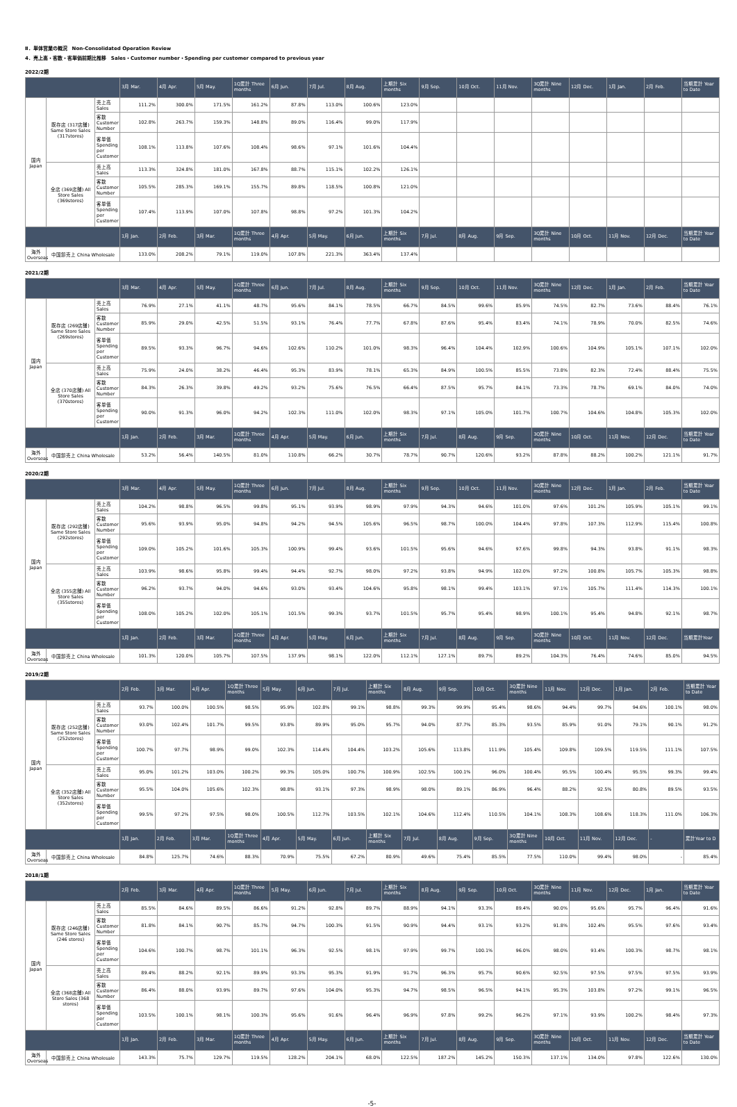Ⅱ．単体営業の概況　Non-Consolidated Operation Review
4．売上高・客数・客単価前期比推移　Sales・Customer number・Spending per customer compared to previous year
2022/2期
| | | | 3月 Mar. | 4月 Apr. | 5月 May. | 1Q累計 Three months | 6月 Jun. | 7月 Jul. | 8月 Aug. | 上期計 Six months | 9月 Sep. | 10月 Oct. | 11月 Nov. | 3Q累計 Nine months | 12月 Dec. | 1月 Jan. | 2月 Feb. | 当期累計 Year to Date |
| --- | --- | --- | --- | --- | --- | --- | --- | --- | --- | --- | --- | --- | --- | --- | --- | --- | --- | --- |
| 国内 Japan | 既存店 (317店舗) Same Store Sales (317stores) | 売上高 Sales | 111.2% | 300.0% | 171.5% | 161.2% | 87.8% | 113.0% | 100.6% | 123.0% | | | | | | | | |
| | | 客数 Customer Number | 102.8% | 263.7% | 159.3% | 148.8% | 89.0% | 116.4% | 99.0% | 117.9% | | | | | | | | |
| | | 客単価 Spending per Customer | 108.1% | 113.8% | 107.6% | 108.4% | 98.6% | 97.1% | 101.6% | 104.4% | | | | | | | | |
| | 全店 (369店舗) All Store Sales (369stores) | 売上高 Sales | 113.3% | 324.8% | 181.0% | 167.8% | 88.7% | 115.1% | 102.2% | 126.1% | | | | | | | | |
| | | 客数 Customer Number | 105.5% | 285.3% | 169.1% | 155.7% | 89.8% | 118.5% | 100.8% | 121.0% | | | | | | | | |
| | | 客単価 Spending per Customer | 107.4% | 113.9% | 107.0% | 107.8% | 98.8% | 97.2% | 101.3% | 104.2% | | | | | | | | |
| | | | 1月 Jan. | 2月 Feb. | 3月 Mar. | 1Q累計 Three months | 4月 Apr. | 5月 May. | 6月 Jun. | 上期計 Six months | 7月 Jul. | 8月 Aug. | 9月 Sep. | 3Q累計 Nine months | 10月 Oct. | 11月 Nov. | 12月 Dec. | 当期累計 Year to Date |
| 海外 Overseas | 中国卸売上 China Wholesale | | 133.0% | 208.2% | 79.1% | 119.0% | 107.8% | 221.3% | 363.4% | 137.4% | | | | | | | | |
2021/2期
| | | | 3月 Mar. | 4月 Apr. | 5月 May. | 1Q累計 Three months | 6月 Jun. | 7月 Jul. | 8月 Aug. | 上期計 Six months | 9月 Sep. | 10月 Oct. | 11月 Nov. | 3Q累計 Nine months | 12月 Dec. | 1月 Jan. | 2月 Feb. | 当期累計 Year to Date |
| --- | --- | --- | --- | --- | --- | --- | --- | --- | --- | --- | --- | --- | --- | --- | --- | --- | --- | --- |
| 国内 Japan | 既存店 (269店舗) Same Store Sales (269stores) | 売上高 Sales | 76.9% | 27.1% | 41.1% | 48.7% | 95.6% | 84.1% | 78.5% | 66.7% | 84.5% | 99.6% | 85.9% | 74.5% | 82.7% | 73.6% | 88.4% | 76.1% |
| | | 客数 Customer Number | 85.9% | 29.0% | 42.5% | 51.5% | 93.1% | 76.4% | 77.7% | 67.8% | 87.6% | 95.4% | 83.4% | 74.1% | 78.9% | 70.0% | 82.5% | 74.6% |
| | | 客単価 Spending per Customer | 89.5% | 93.3% | 96.7% | 94.6% | 102.6% | 110.2% | 101.0% | 98.3% | 96.4% | 104.4% | 102.9% | 100.6% | 104.9% | 105.1% | 107.1% | 102.0% |
| | 全店 (370店舗) All Store Sales (370stores) | 売上高 Sales | 75.9% | 24.0% | 38.2% | 46.4% | 95.3% | 83.9% | 78.1% | 65.3% | 84.9% | 100.5% | 85.5% | 73.8% | 82.3% | 72.4% | 88.4% | 75.5% |
| | | 客数 Customer Number | 84.3% | 26.3% | 39.8% | 49.2% | 93.2% | 75.6% | 76.5% | 66.4% | 87.5% | 95.7% | 84.1% | 73.3% | 78.7% | 69.1% | 84.0% | 74.0% |
| | | 客単価 Spending per Customer | 90.0% | 91.3% | 96.0% | 94.2% | 102.3% | 111.0% | 102.0% | 98.3% | 97.1% | 105.0% | 101.7% | 100.7% | 104.6% | 104.8% | 105.3% | 102.0% |
| | | | 1月 Jan. | 2月 Feb. | 3月 Mar. | 1Q累計 Three months | 4月 Apr. | 5月 May. | 6月 Jun. | 上期計 Six months | 7月 Jul. | 8月 Aug. | 9月 Sep. | 3Q累計 Nine months | 10月 Oct. | 11月 Nov. | 12月 Dec. | 当期累計 Year to Date |
| 海外 Overseas | 中国卸売上 China Wholesale | | 53.2% | 56.4% | 140.5% | 81.0% | 110.8% | 66.2% | 30.7% | 78.7% | 90.7% | 120.6% | 93.2% | 87.8% | 88.2% | 100.2% | 121.1% | 91.7% |
2020/2期
| | | | 3月 Mar. | 4月 Apr. | 5月 May. | 1Q累計 Three months | 6月 Jun. | 7月 Jul. | 8月 Aug. | 上期計 Six months | 9月 Sep. | 10月 Oct. | 11月 Nov. | 3Q累計 Nine months | 12月 Dec. | 1月 Jan. | 2月 Feb. | 当期累計 Year to Date |
| --- | --- | --- | --- | --- | --- | --- | --- | --- | --- | --- | --- | --- | --- | --- | --- | --- | --- | --- |
| 国内 Japan | 既存店 (292店舗) Same Store Sales (292stores) | 売上高 Sales | 104.2% | 98.8% | 96.5% | 99.8% | 95.1% | 93.9% | 98.9% | 97.9% | 94.3% | 94.6% | 101.0% | 97.6% | 101.2% | 105.9% | 105.1% | 99.1% |
| | | 客数 Customer Number | 95.6% | 93.9% | 95.0% | 94.8% | 94.2% | 94.5% | 105.6% | 96.5% | 98.7% | 100.0% | 104.4% | 97.8% | 107.3% | 112.9% | 115.4% | 100.8% |
| | | 客単価 Spending per Customer | 109.0% | 105.2% | 101.6% | 105.3% | 100.9% | 99.4% | 93.6% | 101.5% | 95.6% | 94.6% | 97.6% | 99.8% | 94.3% | 93.8% | 91.1% | 98.3% |
| | 全店 (355店舗) All Store Sales (355stores) | 売上高 Sales | 103.9% | 98.6% | 95.8% | 99.4% | 94.4% | 92.7% | 98.0% | 97.2% | 93.8% | 94.9% | 102.0% | 97.2% | 100.8% | 105.7% | 105.3% | 98.8% |
| | | 客数 Customer Number | 96.2% | 93.7% | 94.0% | 94.6% | 93.0% | 93.4% | 104.6% | 95.8% | 98.1% | 99.4% | 103.1% | 97.1% | 105.7% | 111.4% | 114.3% | 100.1% |
| | | 客単価 Spending per Customer | 108.0% | 105.2% | 102.0% | 105.1% | 101.5% | 99.3% | 93.7% | 101.5% | 95.7% | 95.4% | 98.9% | 100.1% | 95.4% | 94.8% | 92.1% | 98.7% |
| | | | 1月 Jan. | 2月 Feb. | 3月 Mar. | 1Q累計 Three months | 4月 Apr. | 5月 May. | 6月 Jun. | 上期計 Six months | 7月 Jul. | 8月 Aug. | 9月 Sep. | 3Q累計 Nine months | 10月 Oct. | 11月 Nov. | 12月 Dec. | 当期累計Year |
| 海外 Overseas | 中国卸売上 China Wholesale | | 101.3% | 120.0% | 105.7% | 107.5% | 137.9% | 98.1% | 122.0% | 112.1% | 127.1% | 89.7% | 89.2% | 104.3% | 76.4% | 74.6% | 85.0% | 94.5% |
2019/2期
| | | | 2月 Feb. | 3月 Mar. | 4月 Apr. | 1Q累計 Three months | 5月 May. | 6月 Jun. | 7月 Jul. | 上期計 Six months | 8月 Aug. | 9月 Sep. | 10月 Oct. | 3Q累計 Nine months | 11月 Nov. | 12月 Dec. | 1月 Jan. | 2月 Feb. | 当期累計 Year to Date |
| --- | --- | --- | --- | --- | --- | --- | --- | --- | --- | --- | --- | --- | --- | --- | --- | --- | --- | --- | --- |
| 国内 Japan | 既存店 (252店舗) Same Store Sales (252stores) | 売上高 Sales | 93.7% | 100.0% | 100.5% | 98.5% | 95.9% | 102.8% | 99.1% | 98.8% | 99.3% | 99.9% | 95.4% | 98.6% | 94.4% | 99.7% | 94.6% | 100.1% | 98.0% |
| | | 客数 Customer Number | 93.0% | 102.4% | 101.7% | 99.5% | 93.8% | 89.9% | 95.0% | 95.7% | 94.0% | 87.7% | 85.3% | 93.5% | 85.9% | 91.0% | 79.1% | 90.1% | 91.2% |
| | | 客単価 Spending per Customer | 100.7% | 97.7% | 98.9% | 99.0% | 102.3% | 114.4% | 104.4% | 103.2% | 105.6% | 113.8% | 111.9% | 105.4% | 109.8% | 109.5% | 119.5% | 111.1% | 107.5% |
| | 全店 (352店舗) All Store Sales (352stores) | 売上高 Sales | 95.0% | 101.2% | 103.0% | 100.2% | 99.3% | 105.0% | 100.7% | 100.9% | 102.5% | 100.1% | 96.0% | 100.4% | 95.5% | 100.4% | 95.5% | 99.3% | 99.4% |
| | | 客数 Customer Number | 95.5% | 104.0% | 105.6% | 102.3% | 98.8% | 93.1% | 97.3% | 98.9% | 98.0% | 89.1% | 86.9% | 96.4% | 88.2% | 92.5% | 80.8% | 89.5% | 93.5% |
| | | 客単価 Spending per Customer | 99.5% | 97.2% | 97.5% | 98.0% | 100.5% | 112.7% | 103.5% | 102.1% | 104.6% | 112.4% | 110.5% | 104.1% | 108.3% | 108.6% | 118.3% | 111.0% | 106.3% |
| | | | 1月 Jan. | 2月 Feb. | 3月 Mar. | 1Q累計 Three months | 4月 Apr. | 5月 May. | 6月 Jun. | 上期計 Six months | 7月 Jul. | 8月 Aug. | 9月 Sep. | 3Q累計 Nine months | 10月 Oct. | 11月 Nov. | 12月 Dec. | - | 累計Year to D |
| 海外 Overseas | 中国卸売上 China Wholesale | | 84.8% | 125.7% | 74.6% | 88.3% | 70.9% | 75.5% | 67.2% | 80.9% | 49.6% | 75.4% | 85.5% | 77.5% | 110.0% | 99.4% | 98.0% | - | 85.4% |
2018/1期
| | | | 2月 Feb. | 3月 Mar. | 4月 Apr. | 1Q累計 Three months | 5月 May. | 6月 Jun. | 7月 Jul. | 上期計 Six months | 8月 Aug. | 9月 Sep. | 10月 Oct. | 3Q累計 Nine months | 11月 Nov. | 12月 Dec. | 1月 Jan. | 当期累計 Year to Date |
| --- | --- | --- | --- | --- | --- | --- | --- | --- | --- | --- | --- | --- | --- | --- | --- | --- | --- | --- |
| 国内 Japan | 既存店 (246店舗) Same Store Sales (246 stores) | 売上高 Sales | 85.5% | 84.6% | 89.5% | 86.6% | 91.2% | 92.8% | 89.7% | 88.9% | 94.1% | 93.3% | 89.4% | 90.0% | 95.6% | 95.7% | 96.4% | 91.6% |
| | | 客数 Customer Number | 81.8% | 84.1% | 90.7% | 85.7% | 94.7% | 100.3% | 91.5% | 90.9% | 94.4% | 93.1% | 93.2% | 91.8% | 102.4% | 95.5% | 97.6% | 93.4% |
| | | 客単価 Spending per Customer | 104.6% | 100.7% | 98.7% | 101.1% | 96.3% | 92.5% | 98.1% | 97.9% | 99.7% | 100.1% | 96.0% | 98.0% | 93.4% | 100.3% | 98.7% | 98.1% |
| | 全店 (368店舗) All Store Sales (368 stores) | 売上高 Sales | 89.4% | 88.2% | 92.1% | 89.9% | 93.3% | 95.3% | 91.9% | 91.7% | 96.3% | 95.7% | 90.6% | 92.5% | 97.5% | 97.5% | 97.5% | 93.9% |
| | | 客数 Customer Number | 86.4% | 88.0% | 93.9% | 89.7% | 97.6% | 104.0% | 95.3% | 94.7% | 98.5% | 96.5% | 94.1% | 95.3% | 103.8% | 97.2% | 99.1% | 96.5% |
| | | 客単価 Spending per Customer | 103.5% | 100.1% | 98.1% | 100.3% | 95.6% | 91.6% | 96.4% | 96.9% | 97.8% | 99.2% | 96.2% | 97.1% | 93.9% | 100.2% | 98.4% | 97.3% |
| | | | 1月 Jan. | 2月 Feb. | 3月 Mar. | 1Q累計 Three months | 4月 Apr. | 5月 May. | 6月 Jun. | 上期計 Six months | 7月 Jul. | 8月 Aug. | 9月 Sep. | 3Q累計 Nine months | 10月 Oct. | 11月 Nov. | 12月 Dec. | 当期累計 Year to Date |
| 海外 Overseas | 中国卸売上 China Wholesale | | 143.3% | 75.7% | 129.7% | 119.5% | 128.2% | 204.1% | 68.0% | 122.5% | 187.2% | 145.2% | 150.3% | 137.1% | 134.0% | 97.8% | 122.6% | 130.0% |
-5-